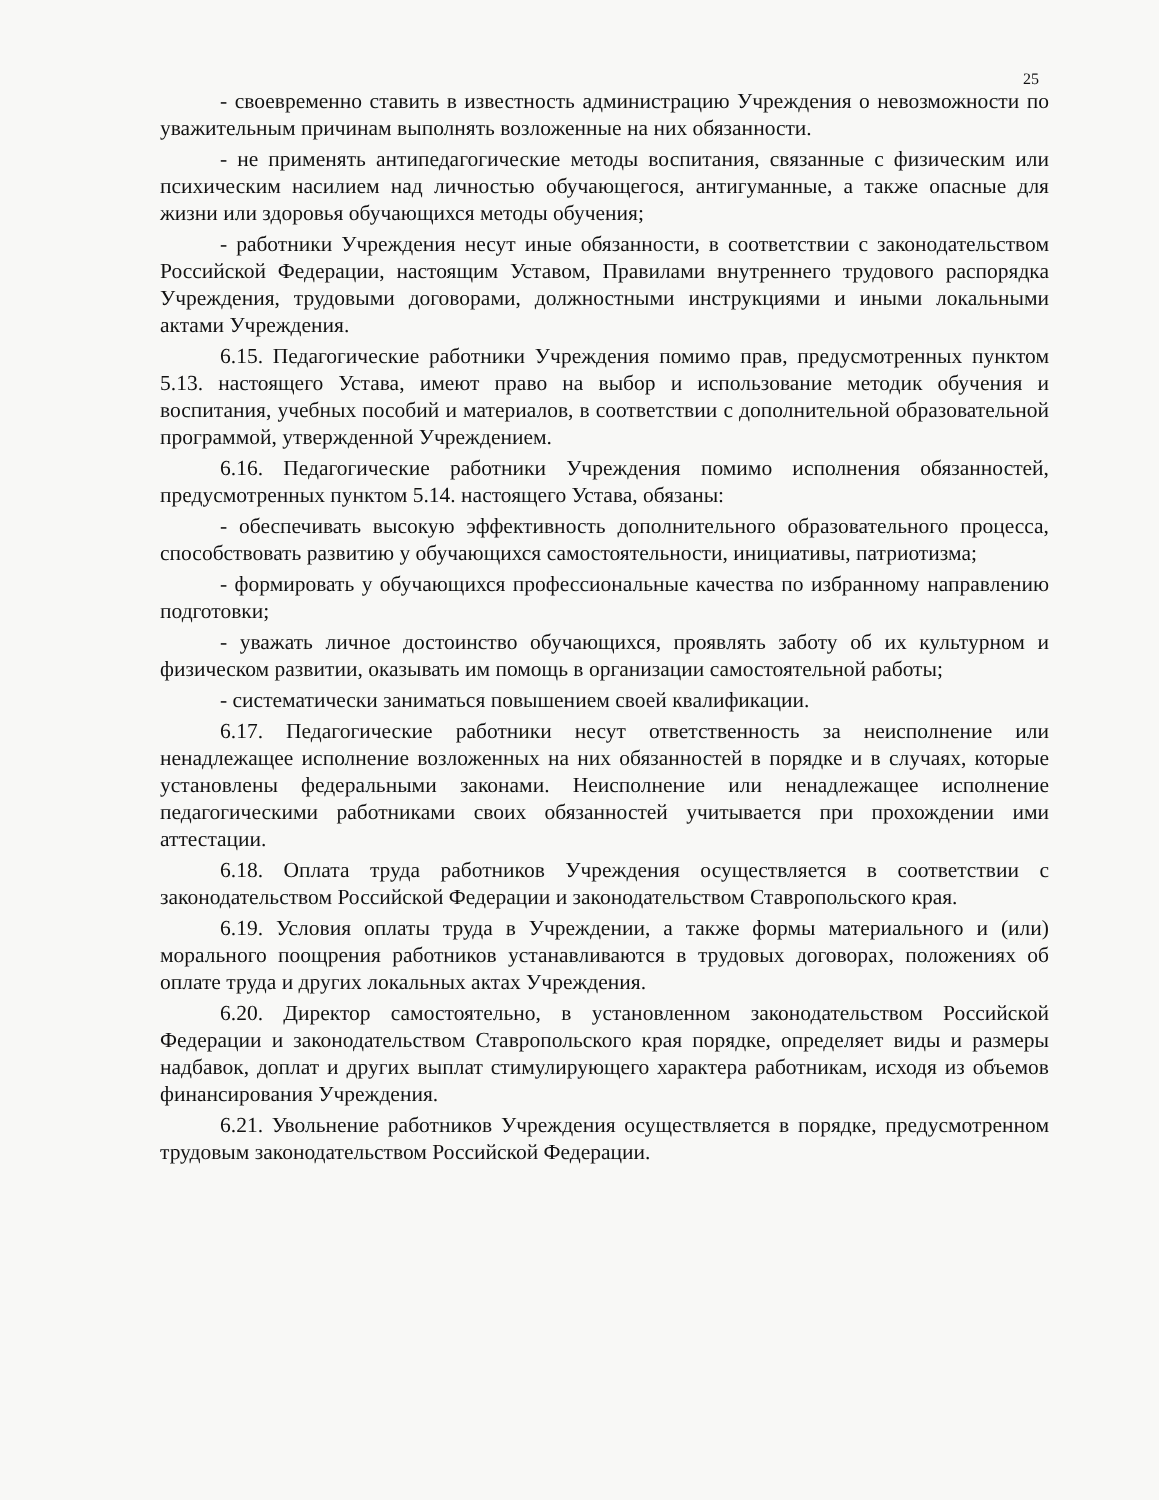25
- своевременно ставить в известность администрацию Учреждения о невозможности по уважительным причинам выполнять возложенные на них обязанности.
- не применять антипедагогические методы воспитания, связанные с физическим или психическим насилием над личностью обучающегося, антигуманные, а также опасные для жизни или здоровья обучающихся методы обучения;
- работники Учреждения несут иные обязанности, в соответствии с законодательством Российской Федерации, настоящим Уставом, Правилами внутреннего трудового распорядка Учреждения, трудовыми договорами, должностными инструкциями и иными локальными актами Учреждения.
6.15. Педагогические работники Учреждения помимо прав, предусмотренных пунктом 5.13. настоящего Устава, имеют право на выбор и использование методик обучения и воспитания, учебных пособий и материалов, в соответствии с дополнительной образовательной программой, утвержденной Учреждением.
6.16. Педагогические работники Учреждения помимо исполнения обязанностей, предусмотренных пунктом 5.14. настоящего Устава, обязаны:
- обеспечивать высокую эффективность дополнительного образовательного процесса, способствовать развитию у обучающихся самостоятельности, инициативы, патриотизма;
- формировать у обучающихся профессиональные качества по избранному направлению подготовки;
- уважать личное достоинство обучающихся, проявлять заботу об их культурном и физическом развитии, оказывать им помощь в организации самостоятельной работы;
- систематически заниматься повышением своей квалификации.
6.17. Педагогические работники несут ответственность за неисполнение или ненадлежащее исполнение возложенных на них обязанностей в порядке и в случаях, которые установлены федеральными законами. Неисполнение или ненадлежащее исполнение педагогическими работниками своих обязанностей учитывается при прохождении ими аттестации.
6.18. Оплата труда работников Учреждения осуществляется в соответствии с законодательством Российской Федерации и законодательством Ставропольского края.
6.19. Условия оплаты труда в Учреждении, а также формы материального и (или) морального поощрения работников устанавливаются в трудовых договорах, положениях об оплате труда и других локальных актах Учреждения.
6.20. Директор самостоятельно, в установленном законодательством Российской Федерации и законодательством Ставропольского края порядке, определяет виды и размеры надбавок, доплат и других выплат стимулирующего характера работникам, исходя из объемов финансирования Учреждения.
6.21. Увольнение работников Учреждения осуществляется в порядке, предусмотренном трудовым законодательством Российской Федерации.